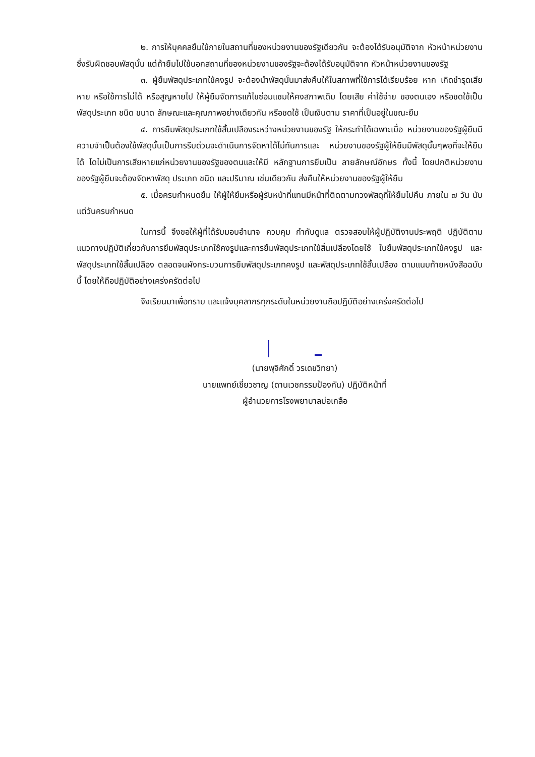๒. การให้บุคคลยืมใช้ภายในสถานที่ของหน่วยงานของรัฐเดียวกัน จะต้องได้รับอนุมัติจาก หัวหน้าหน่วยงาน ซึ่งรับผิดชอบพัสดุนั้น แต่ถ้ายืมไปใช้นอกสถานที่ของหน่วยงานของรัฐจะต้องได้รับอนุมัติจาก หัวหน้าหน่วยงานของรัฐ
๓. ผู้ยืมพัสดุประเภทใช้คงรูป จะต้องนำพัสดุนั้นมาส่งคืนให้ในสภาพที่ใช้การได้เรียบร้อย หาก เกิดชำรุดเสียหาย หรือใช้การไม่ได้ หรือสูญหายไป ให้ผู้ยืมจัดการแก้ไขซ่อมแซมให้คงสภาพเดิม โดยเสีย ค่าใช้จ่าย ของตนเอง หรือชดใช้เป็นพัสดุประเภท ชนิด ขนาด ลักษณะและคุณภาพอย่างเดียวกัน หรือชดใช้ เป็นเงินตาม ราคาที่เป็นอยู่ในขณะยืม
๔. การยืมพัสดุประเภทใช้สิ้นเปลืองระหว่างหน่วยงานของรัฐ ให้กระทำได้เฉพาะเมื่อ หน่วยงานของรัฐผู้ยืมมีความจำเป็นต้องใช้พัสดุนั้นเป็นการรีบด่วนจะดำเนินการจัดหาได้ไม่ทันการและ หน่วยงานของรัฐผู้ให้ยืมมีพัสดุนั้นๆพอที่จะให้ยืมได้ โดไม่เป็นการเสียหายแก่หน่วยงานของรัฐของตนและให้มี หลักฐานการยืมเป็น ลายลักษณ์อักษร ทั้งนี้ โดยปกติหน่วยงานของรัฐผู้ยืมจะต้องจัดหาพัสดุ ประเภท ชนิด และปริมาณ เช่นเดียวกัน ส่งคืนให้หน่วยงานของรัฐผู้ให้ยืม
๕. เมื่อครบกำหนดยืม ให้ผู้ให้ยืมหรือผู้รับหน้าที่แทนมีหน้าที่ติดตามทวงพัสดุที่ให้ยืมไปคืน ภายใน ๗ วัน นับแต่วันครบกำหนด
ในการนี้ จึงขอให้ผู้ที่ได้รับมอบอำนาจ ควบคุม กำกับดูแล ตรวจสอบให้ผู้ปฏิบัติงานประพฤติ ปฏิบัติตามแนวทางปฏิบัติเกี่ยวกับการยืมพัสดุประเภทใช้คงรูปและการยืมพัสดุประเภทใช้สิ้นเปลืองโดยใช้ ใบยืมพัสดุประเภทใช้คงรูป และพัสดุประเภทใช้สิ้นเปลือง ตลอดจนผังกระบวนการยืมพัสดุประเภทคงรูป และพัสดุประเภทใช้สิ้นเปลือง ตามแนบท้ายหนังสือฉบับนี้ โดยให้ถือปฏิบัติอย่างเคร่งครัดต่อไป
จึงเรียนมาเพื่อทราบ และแจ้งบุคลากรทุกระดับในหน่วยงานถือปฏิบัติอย่างเคร่งครัดต่อไป
(นายพุจิศักดิ์ วรเดชวิทยา)
นายแพทย์เชี่ยวชาญ (ดานเวชกรรมป้องกัน) ปฏิบัติหน้าที่
ผู้อำนวยการโรงพยาบาลบ่อเกลือ